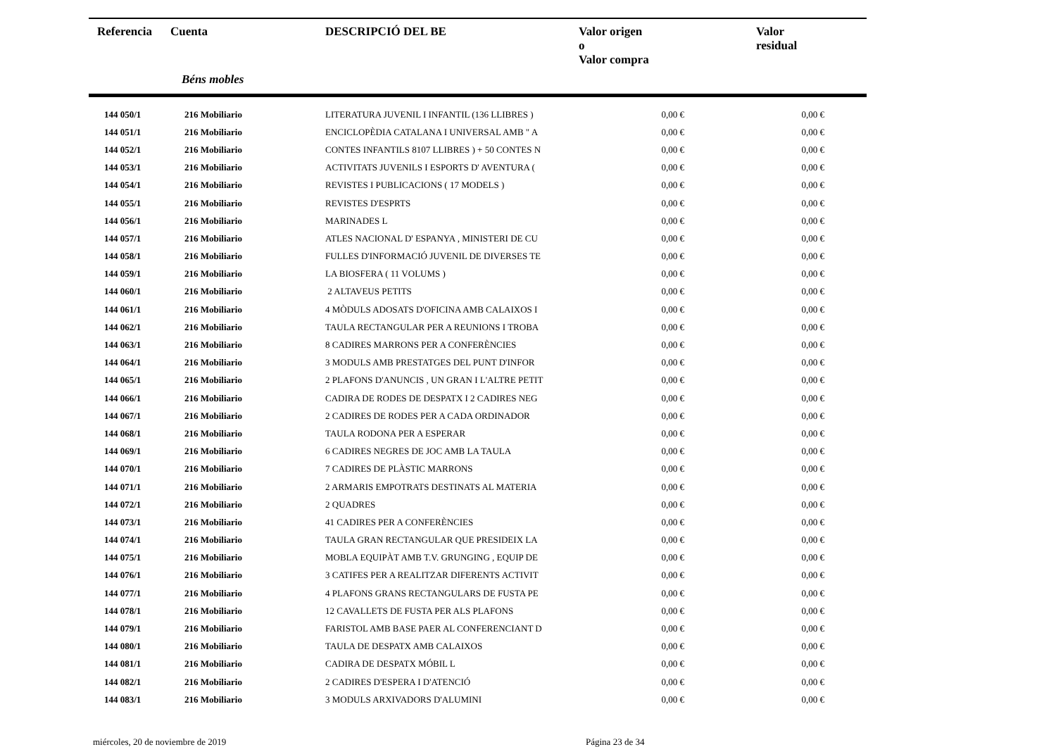| Referencia | Cuenta | DESCRIPCIÓ DEL BE | Valor origen o Valor compra | Valor residual |
| --- | --- | --- | --- | --- |
| | Béns mobles | | | |
| 144 050/1 | 216 Mobiliario | LITERATURA JUVENIL I INFANTIL (136 LLIBRES ) | 0,00 € | 0,00 € |
| 144 051/1 | 216 Mobiliario | ENCICLOPÈDIA CATALANA I UNIVERSAL AMB " A | 0,00 € | 0,00 € |
| 144 052/1 | 216 Mobiliario | CONTES INFANTILS 8107 LLIBRES ) + 50 CONTES N | 0,00 € | 0,00 € |
| 144 053/1 | 216 Mobiliario | ACTIVITATS JUVENILS I ESPORTS D' AVENTURA ( | 0,00 € | 0,00 € |
| 144 054/1 | 216 Mobiliario | REVISTES I PUBLICACIONS ( 17 MODELS ) | 0,00 € | 0,00 € |
| 144 055/1 | 216 Mobiliario | REVISTES D'ESPRTS | 0,00 € | 0,00 € |
| 144 056/1 | 216 Mobiliario | MARINADES L | 0,00 € | 0,00 € |
| 144 057/1 | 216 Mobiliario | ATLES NACIONAL D' ESPANYA , MINISTERI DE CU | 0,00 € | 0,00 € |
| 144 058/1 | 216 Mobiliario | FULLES D'INFORMACIÓ JUVENIL DE DIVERSES TE | 0,00 € | 0,00 € |
| 144 059/1 | 216 Mobiliario | LA BIOSFERA ( 11 VOLUMS ) | 0,00 € | 0,00 € |
| 144 060/1 | 216 Mobiliario | 2 ALTAVEUS PETITS | 0,00 € | 0,00 € |
| 144 061/1 | 216 Mobiliario | 4 MÒDULS ADOSATS D'OFICINA AMB CALAIXOS I | 0,00 € | 0,00 € |
| 144 062/1 | 216 Mobiliario | TAULA RECTANGULAR PER A REUNIONS I TROBA | 0,00 € | 0,00 € |
| 144 063/1 | 216 Mobiliario | 8 CADIRES MARRONS PER A CONFERÈNCIES | 0,00 € | 0,00 € |
| 144 064/1 | 216 Mobiliario | 3 MODULS AMB PRESTATGES DEL PUNT D'INFOR | 0,00 € | 0,00 € |
| 144 065/1 | 216 Mobiliario | 2 PLAFONS D'ANUNCIS , UN GRAN I L'ALTRE PETIT | 0,00 € | 0,00 € |
| 144 066/1 | 216 Mobiliario | CADIRA DE RODES DE DESPATX I 2 CADIRES NEG | 0,00 € | 0,00 € |
| 144 067/1 | 216 Mobiliario | 2 CADIRES DE RODES PER A CADA ORDINADOR | 0,00 € | 0,00 € |
| 144 068/1 | 216 Mobiliario | TAULA RODONA PER A ESPERAR | 0,00 € | 0,00 € |
| 144 069/1 | 216 Mobiliario | 6 CADIRES NEGRES DE JOC AMB LA TAULA | 0,00 € | 0,00 € |
| 144 070/1 | 216 Mobiliario | 7 CADIRES DE PLÀSTIC MARRONS | 0,00 € | 0,00 € |
| 144 071/1 | 216 Mobiliario | 2 ARMARIS EMPOTRATS DESTINATS AL MATERIA | 0,00 € | 0,00 € |
| 144 072/1 | 216 Mobiliario | 2 QUADRES | 0,00 € | 0,00 € |
| 144 073/1 | 216 Mobiliario | 41 CADIRES PER A CONFERÈNCIES | 0,00 € | 0,00 € |
| 144 074/1 | 216 Mobiliario | TAULA GRAN RECTANGULAR QUE PRESIDEIX LA | 0,00 € | 0,00 € |
| 144 075/1 | 216 Mobiliario | MOBLA EQUIPÀT AMB T.V. GRUNGING , EQUIP DE | 0,00 € | 0,00 € |
| 144 076/1 | 216 Mobiliario | 3 CATIFES PER A REALITZAR DIFERENTS ACTIVIT | 0,00 € | 0,00 € |
| 144 077/1 | 216 Mobiliario | 4 PLAFONS GRANS RECTANGULARS DE FUSTA PE | 0,00 € | 0,00 € |
| 144 078/1 | 216 Mobiliario | 12 CAVALLETS DE FUSTA PER ALS PLAFONS | 0,00 € | 0,00 € |
| 144 079/1 | 216 Mobiliario | FARISTOL AMB BASE PAER AL CONFERENCIANT D | 0,00 € | 0,00 € |
| 144 080/1 | 216 Mobiliario | TAULA DE DESPATX AMB CALAIXOS | 0,00 € | 0,00 € |
| 144 081/1 | 216 Mobiliario | CADIRA DE DESPATX MÓBIL L | 0,00 € | 0,00 € |
| 144 082/1 | 216 Mobiliario | 2 CADIRES D'ESPERA I D'ATENCIÓ | 0,00 € | 0,00 € |
| 144 083/1 | 216 Mobiliario | 3 MODULS ARXIVADORS D'ALUMINI | 0,00 € | 0,00 € |
miércoles, 20 de noviembre de 2019 Página 23 de 34